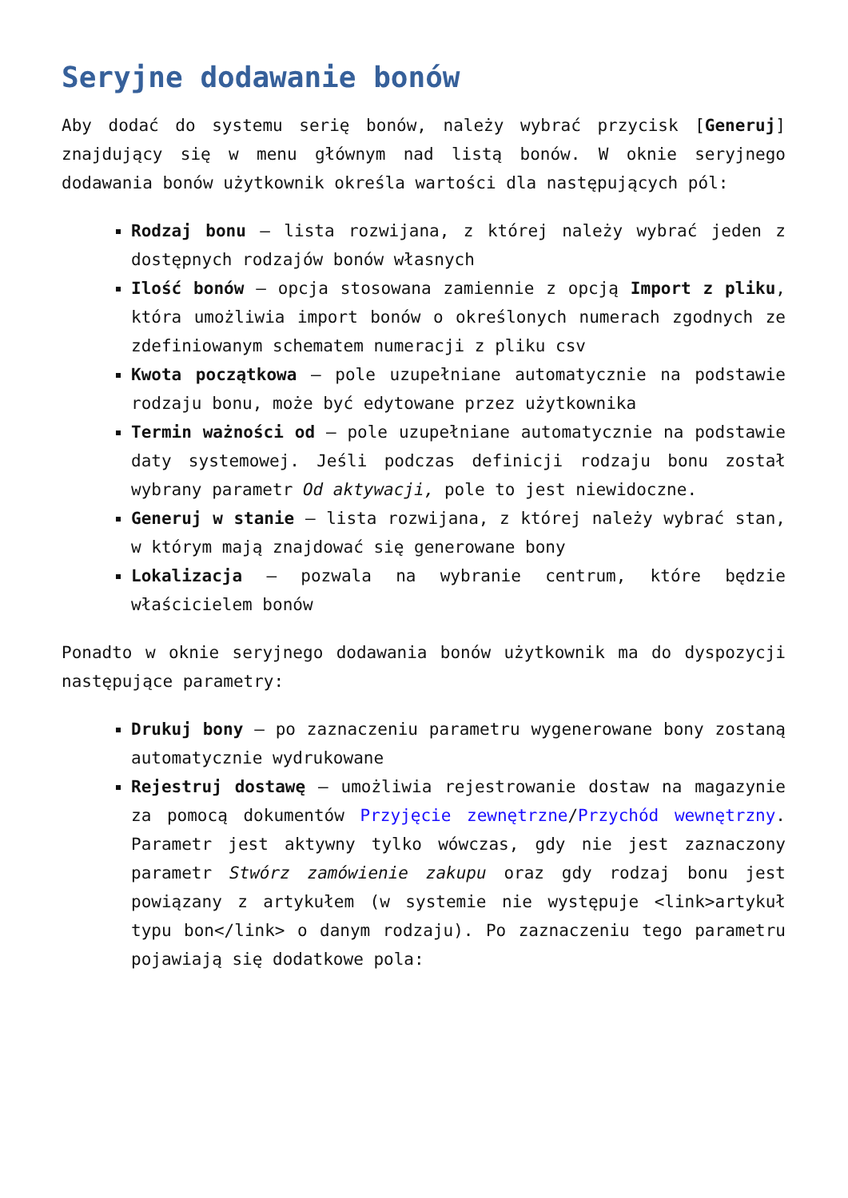Seryjne dodawanie bonów
Aby dodać do systemu serię bonów, należy wybrać przycisk [Generuj] znajdujący się w menu głównym nad listą bonów. W oknie seryjnego dodawania bonów użytkownik określa wartości dla następujących pól:
Rodzaj bonu – lista rozwijana, z której należy wybrać jeden z dostępnych rodzajów bonów własnych
Ilość bonów – opcja stosowana zamiennie z opcją Import z pliku, która umożliwia import bonów o określonych numerach zgodnych ze zdefiniowanym schematem numeracji z pliku csv
Kwota początkowa – pole uzupełniane automatycznie na podstawie rodzaju bonu, może być edytowane przez użytkownika
Termin ważności od – pole uzupełniane automatycznie na podstawie daty systemowej. Jeśli podczas definicji rodzaju bonu został wybrany parametr Od aktywacji, pole to jest niewidoczne.
Generuj w stanie – lista rozwijana, z której należy wybrać stan, w którym mają znajdować się generowane bony
Lokalizacja – pozwala na wybranie centrum, które będzie właścicielem bonów
Ponadto w oknie seryjnego dodawania bonów użytkownik ma do dyspozycji następujące parametry:
Drukuj bony – po zaznaczeniu parametru wygenerowane bony zostaną automatycznie wydrukowane
Rejestruj dostawę – umożliwia rejestrowanie dostaw na magazynie za pomocą dokumentów Przyjęcie zewnętrzne/Przychód wewnętrzny. Parametr jest aktywny tylko wówczas, gdy nie jest zaznaczony parametr Stwórz zamówienie zakupu oraz gdy rodzaj bonu jest powiązany z artykułem (w systemie nie występuje <link>artykuł typu bon</link> o danym rodzaju). Po zaznaczeniu tego parametru pojawiają się dodatkowe pola: